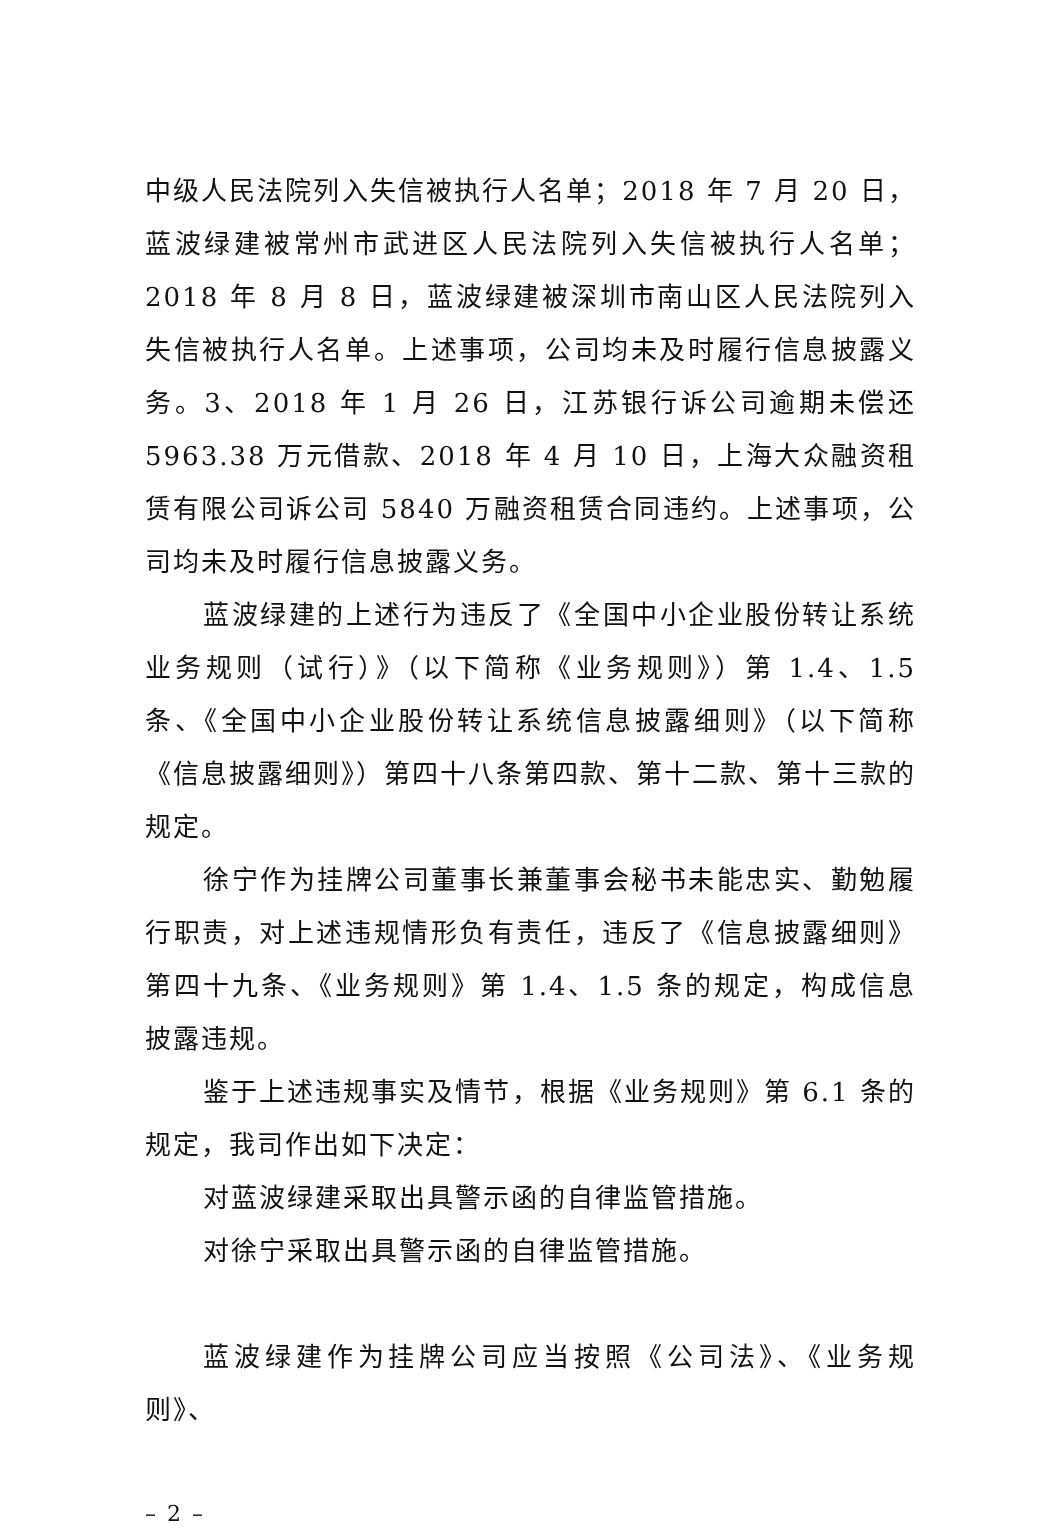中级人民法院列入失信被执行人名单；2018 年 7 月 20 日，蓝波绿建被常州市武进区人民法院列入失信被执行人名单；2018 年 8 月 8 日，蓝波绿建被深圳市南山区人民法院列入失信被执行人名单。上述事项，公司均未及时履行信息披露义务。3、2018 年 1 月 26 日，江苏银行诉公司逾期未偿还 5963.38 万元借款、2018 年 4 月 10 日，上海大众融资租赁有限公司诉公司 5840 万融资租赁合同违约。上述事项，公司均未及时履行信息披露义务。
蓝波绿建的上述行为违反了《全国中小企业股份转让系统业务规则（试行）》（以下简称《业务规则》）第 1.4、1.5 条、《全国中小企业股份转让系统信息披露细则》（以下简称《信息披露细则》）第四十八条第四款、第十二款、第十三款的规定。
徐宁作为挂牌公司董事长兼董事会秘书未能忠实、勤勉履行职责，对上述违规情形负有责任，违反了《信息披露细则》第四十九条、《业务规则》第 1.4、1.5 条的规定，构成信息披露违规。
鉴于上述违规事实及情节，根据《业务规则》第 6.1 条的规定，我司作出如下决定：
对蓝波绿建采取出具警示函的自律监管措施。
对徐宁采取出具警示函的自律监管措施。
蓝波绿建作为挂牌公司应当按照《公司法》、《业务规则》、
– 2 –